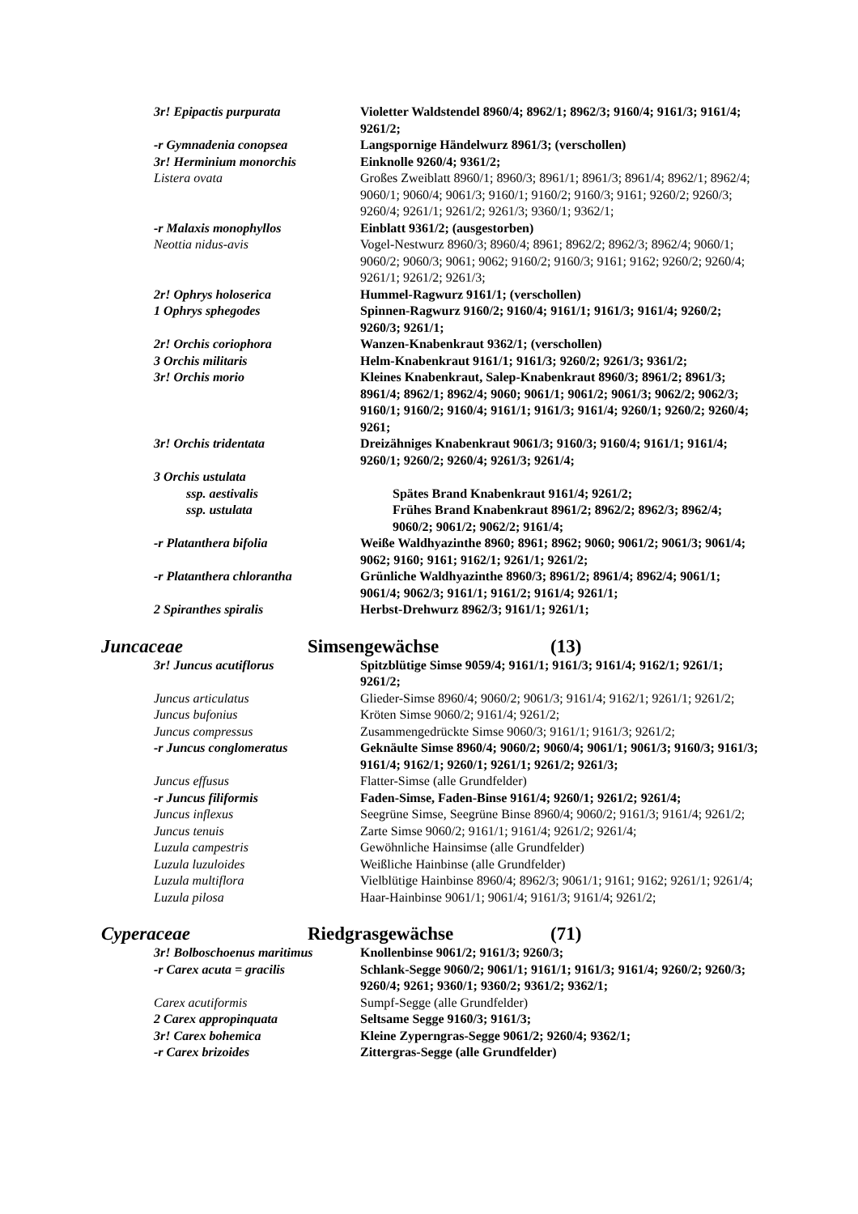3r! Epipactis purpurata Violetter Waldstendel 8960/4; 8962/1; 8962/3; 9160/4; 9161/3; 9161/4; 9261/2;
-r Gymnadenia conopsea Langspornige Händelwurz 8961/3; (verschollen)
3r! Herminium monorchis Einknolle 9260/4; 9361/2;
Listera ovata Großes Zweiblatt 8960/1; 8960/3; 8961/1; 8961/3; 8961/4; 8962/1; 8962/4; 9060/1; 9060/4; 9061/3; 9160/1; 9160/2; 9160/3; 9161; 9260/2; 9260/3; 9260/4; 9261/1; 9261/2; 9261/3; 9360/1; 9362/1;
-r Malaxis monophyllos Einblatt 9361/2; (ausgestorben)
Neottia nidus-avis Vogel-Nestwurz 8960/3; 8960/4; 8961; 8962/2; 8962/3; 8962/4; 9060/1; 9060/2; 9060/3; 9061; 9062; 9160/2; 9160/3; 9161; 9162; 9260/2; 9260/4; 9261/1; 9261/2; 9261/3;
2r! Ophrys holoserica Hummel-Ragwurz 9161/1; (verschollen)
1 Ophrys sphegodes Spinnen-Ragwurz 9160/2; 9160/4; 9161/1; 9161/3; 9161/4; 9260/2; 9260/3; 9261/1;
2r! Orchis coriophora Wanzen-Knabenkraut 9362/1; (verschollen)
3 Orchis militaris Helm-Knabenkraut 9161/1; 9161/3; 9260/2; 9261/3; 9361/2;
3r! Orchis morio Kleines Knabenkraut, Salep-Knabenkraut 8960/3; 8961/2; 8961/3; 8961/4; 8962/1; 8962/4; 9060; 9061/1; 9061/2; 9061/3; 9062/2; 9062/3; 9160/1; 9160/2; 9160/4; 9161/1; 9161/3; 9161/4; 9260/1; 9260/2; 9260/4; 9261;
3r! Orchis tridentata Dreizähniges Knabenkraut 9061/3; 9160/3; 9160/4; 9161/1; 9161/4; 9260/1; 9260/2; 9260/4; 9261/3; 9261/4;
3 Orchis ustulata
ssp. aestivalis Spätes Brand Knabenkraut 9161/4; 9261/2;
ssp. ustulata Frühes Brand Knabenkraut 8961/2; 8962/2; 8962/3; 8962/4; 9060/2; 9061/2; 9062/2; 9161/4;
-r Platanthera bifolia Weiße Waldhyazinthe 8960; 8961; 8962; 9060; 9061/2; 9061/3; 9061/4; 9062; 9160; 9161; 9162/1; 9261/1; 9261/2;
-r Platanthera chlorantha Grünliche Waldhyazinthe 8960/3; 8961/2; 8961/4; 8962/4; 9061/1; 9061/4; 9062/3; 9161/1; 9161/2; 9161/4; 9261/1;
2 Spiranthes spiralis Herbst-Drehwurz 8962/3; 9161/1; 9261/1;
Juncaceae Simsengewächse (13)
3r! Juncus acutiflorus Spitzblütige Simse 9059/4; 9161/1; 9161/3; 9161/4; 9162/1; 9261/1; 9261/2;
Juncus articulatus Glieder-Simse 8960/4; 9060/2; 9061/3; 9161/4; 9162/1; 9261/1; 9261/2;
Juncus bufonius Kröten Simse 9060/2; 9161/4; 9261/2;
Juncus compressus Zusammengedrückte Simse 9060/3; 9161/1; 9161/3; 9261/2;
-r Juncus conglomeratus Geknäulte Simse 8960/4; 9060/2; 9060/4; 9061/1; 9061/3; 9160/3; 9161/3; 9161/4; 9162/1; 9260/1; 9261/1; 9261/2; 9261/3;
Juncus effusus Flatter-Simse (alle Grundfelder)
-r Juncus filiformis Faden-Simse, Faden-Binse 9161/4; 9260/1; 9261/2; 9261/4;
Juncus inflexus Seegrüne Simse, Seegrüne Binse 8960/4; 9060/2; 9161/3; 9161/4; 9261/2;
Juncus tenuis Zarte Simse 9060/2; 9161/1; 9161/4; 9261/2; 9261/4;
Luzula campestris Gewöhnliche Hainsimse (alle Grundfelder)
Luzula luzuloides Weißliche Hainbinse (alle Grundfelder)
Luzula multiflora Vielblütige Hainbinse 8960/4; 8962/3; 9061/1; 9161; 9162; 9261/1; 9261/4;
Luzula pilosa Haar-Hainbinse 9061/1; 9061/4; 9161/3; 9161/4; 9261/2;
Cyperaceae Riedgrasgewächse (71)
3r! Bolboschoenus maritimus
Knollenbinse 9061/2; 9161/3; 9260/3;
-r Carex acuta = gracilis Schlank-Segge 9060/2; 9061/1; 9161/1; 9161/3; 9161/4; 9260/2; 9260/3; 9260/4; 9261; 9360/1; 9360/2; 9361/2; 9362/1;
Carex acutiformis Sumpf-Segge (alle Grundfelder)
2 Carex appropinquata Seltsame Segge 9160/3; 9161/3;
3r! Carex bohemica Kleine Zyperngras-Segge 9061/2; 9260/4; 9362/1;
-r Carex brizoides Zittergras-Segge (alle Grundfelder)